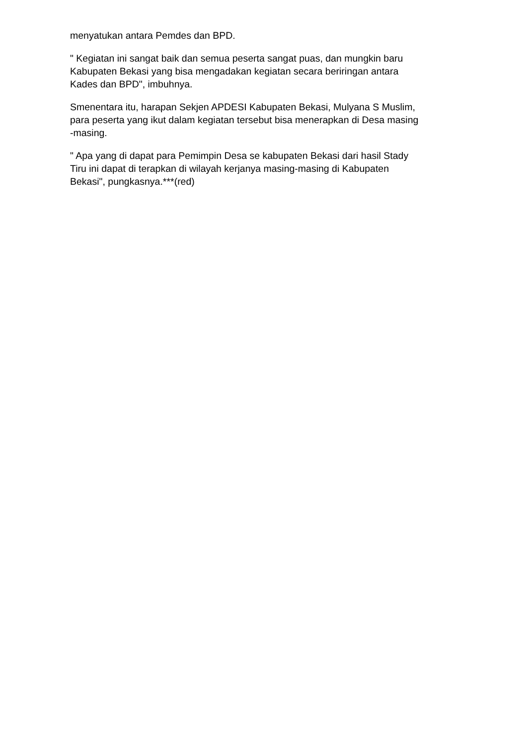menyatukan antara Pemdes dan BPD.
" Kegiatan ini sangat baik dan semua peserta sangat puas, dan mungkin baru
Kabupaten Bekasi yang bisa mengadakan kegiatan secara beriringan antara
Kades dan BPD", imbuhnya.
Smenentara itu, harapan Sekjen APDESI Kabupaten Bekasi, Mulyana S Muslim,
para peserta yang ikut dalam kegiatan tersebut bisa menerapkan di Desa masing
-masing.
" Apa yang di dapat para Pemimpin Desa se kabupaten Bekasi dari hasil Stady
Tiru ini dapat di terapkan di wilayah kerjanya masing-masing di Kabupaten
Bekasi", pungkasnya.***(red)